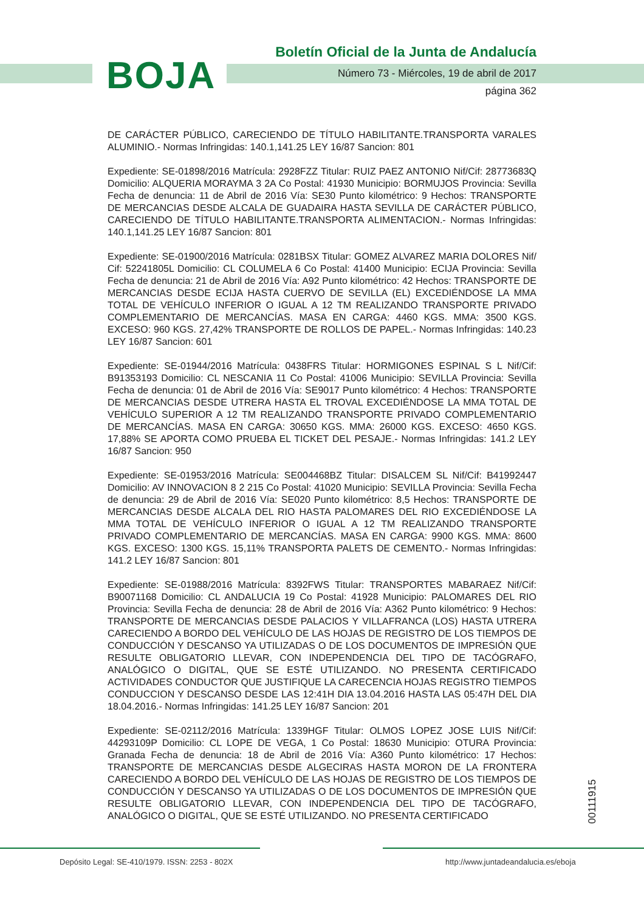BOJA
Boletín Oficial de la Junta de Andalucía
Número 73 - Miércoles, 19 de abril de 2017
página 362
DE CARÁCTER PÚBLICO, CARECIENDO DE TÍTULO HABILITANTE.TRANSPORTA VARALES ALUMINIO.- Normas Infringidas: 140.1,141.25 LEY 16/87 Sancion: 801
Expediente: SE-01898/2016 Matrícula: 2928FZZ Titular: RUIZ PAEZ ANTONIO Nif/Cif: 28773683Q Domicilio: ALQUERIA MORAYMA 3 2A Co Postal: 41930 Municipio: BORMUJOS Provincia: Sevilla Fecha de denuncia: 11 de Abril de 2016 Vía: SE30 Punto kilométrico: 9 Hechos: TRANSPORTE DE MERCANCIAS DESDE ALCALA DE GUADAIRA HASTA SEVILLA DE CARÁCTER PÚBLICO, CARECIENDO DE TÍTULO HABILITANTE.TRANSPORTA ALIMENTACION.- Normas Infringidas: 140.1,141.25 LEY 16/87 Sancion: 801
Expediente: SE-01900/2016 Matrícula: 0281BSX Titular: GOMEZ ALVAREZ MARIA DOLORES Nif/ Cif: 52241805L Domicilio: CL COLUMELA 6 Co Postal: 41400 Municipio: ECIJA Provincia: Sevilla Fecha de denuncia: 21 de Abril de 2016 Vía: A92 Punto kilométrico: 42 Hechos: TRANSPORTE DE MERCANCIAS DESDE ECIJA HASTA CUERVO DE SEVILLA (EL) EXCEDIÉNDOSE LA MMA TOTAL DE VEHÍCULO INFERIOR O IGUAL A 12 TM REALIZANDO TRANSPORTE PRIVADO COMPLEMENTARIO DE MERCANCÍAS. MASA EN CARGA: 4460 KGS. MMA: 3500 KGS. EXCESO: 960 KGS. 27,42% TRANSPORTE DE ROLLOS DE PAPEL.- Normas Infringidas: 140.23 LEY 16/87 Sancion: 601
Expediente: SE-01944/2016 Matrícula: 0438FRS Titular: HORMIGONES ESPINAL S L Nif/Cif: B91353193 Domicilio: CL NESCANIA 11 Co Postal: 41006 Municipio: SEVILLA Provincia: Sevilla Fecha de denuncia: 01 de Abril de 2016 Vía: SE9017 Punto kilométrico: 4 Hechos: TRANSPORTE DE MERCANCIAS DESDE UTRERA HASTA EL TROVAL EXCEDIÉNDOSE LA MMA TOTAL DE VEHÍCULO SUPERIOR A 12 TM REALIZANDO TRANSPORTE PRIVADO COMPLEMENTARIO DE MERCANCÍAS. MASA EN CARGA: 30650 KGS. MMA: 26000 KGS. EXCESO: 4650 KGS. 17,88% SE APORTA COMO PRUEBA EL TICKET DEL PESAJE.- Normas Infringidas: 141.2 LEY 16/87 Sancion: 950
Expediente: SE-01953/2016 Matrícula: SE004468BZ Titular: DISALCEM SL Nif/Cif: B41992447 Domicilio: AV INNOVACION 8 2 215 Co Postal: 41020 Municipio: SEVILLA Provincia: Sevilla Fecha de denuncia: 29 de Abril de 2016 Vía: SE020 Punto kilométrico: 8,5 Hechos: TRANSPORTE DE MERCANCIAS DESDE ALCALA DEL RIO HASTA PALOMARES DEL RIO EXCEDIÉNDOSE LA MMA TOTAL DE VEHÍCULO INFERIOR O IGUAL A 12 TM REALIZANDO TRANSPORTE PRIVADO COMPLEMENTARIO DE MERCANCÍAS. MASA EN CARGA: 9900 KGS. MMA: 8600 KGS. EXCESO: 1300 KGS. 15,11% TRANSPORTA PALETS DE CEMENTO.- Normas Infringidas: 141.2 LEY 16/87 Sancion: 801
Expediente: SE-01988/2016 Matrícula: 8392FWS Titular: TRANSPORTES MABARAEZ Nif/Cif: B90071168 Domicilio: CL ANDALUCIA 19 Co Postal: 41928 Municipio: PALOMARES DEL RIO Provincia: Sevilla Fecha de denuncia: 28 de Abril de 2016 Vía: A362 Punto kilométrico: 9 Hechos: TRANSPORTE DE MERCANCIAS DESDE PALACIOS Y VILLAFRANCA (LOS) HASTA UTRERA CARECIENDO A BORDO DEL VEHÍCULO DE LAS HOJAS DE REGISTRO DE LOS TIEMPOS DE CONDUCCIÓN Y DESCANSO YA UTILIZADAS O DE LOS DOCUMENTOS DE IMPRESIÓN QUE RESULTE OBLIGATORIO LLEVAR, CON INDEPENDENCIA DEL TIPO DE TACÓGRAFO, ANALÓGICO O DIGITAL, QUE SE ESTÉ UTILIZANDO. NO PRESENTA CERTIFICADO ACTIVIDADES CONDUCTOR QUE JUSTIFIQUE LA CARECENCIA HOJAS REGISTRO TIEMPOS CONDUCCION Y DESCANSO DESDE LAS 12:41H DIA 13.04.2016 HASTA LAS 05:47H DEL DIA 18.04.2016.- Normas Infringidas: 141.25 LEY 16/87 Sancion: 201
Expediente: SE-02112/2016 Matrícula: 1339HGF Titular: OLMOS LOPEZ JOSE LUIS Nif/Cif: 44293109P Domicilio: CL LOPE DE VEGA, 1 Co Postal: 18630 Municipio: OTURA Provincia: Granada Fecha de denuncia: 18 de Abril de 2016 Vía: A360 Punto kilométrico: 17 Hechos: TRANSPORTE DE MERCANCIAS DESDE ALGECIRAS HASTA MORON DE LA FRONTERA CARECIENDO A BORDO DEL VEHÍCULO DE LAS HOJAS DE REGISTRO DE LOS TIEMPOS DE CONDUCCIÓN Y DESCANSO YA UTILIZADAS O DE LOS DOCUMENTOS DE IMPRESIÓN QUE RESULTE OBLIGATORIO LLEVAR, CON INDEPENDENCIA DEL TIPO DE TACÓGRAFO, ANALÓGICO O DIGITAL, QUE SE ESTÉ UTILIZANDO. NO PRESENTA CERTIFICADO
00111915
Depósito Legal: SE-410/1979. ISSN: 2253 - 802X http://www.juntadeandalucia.es/eboja